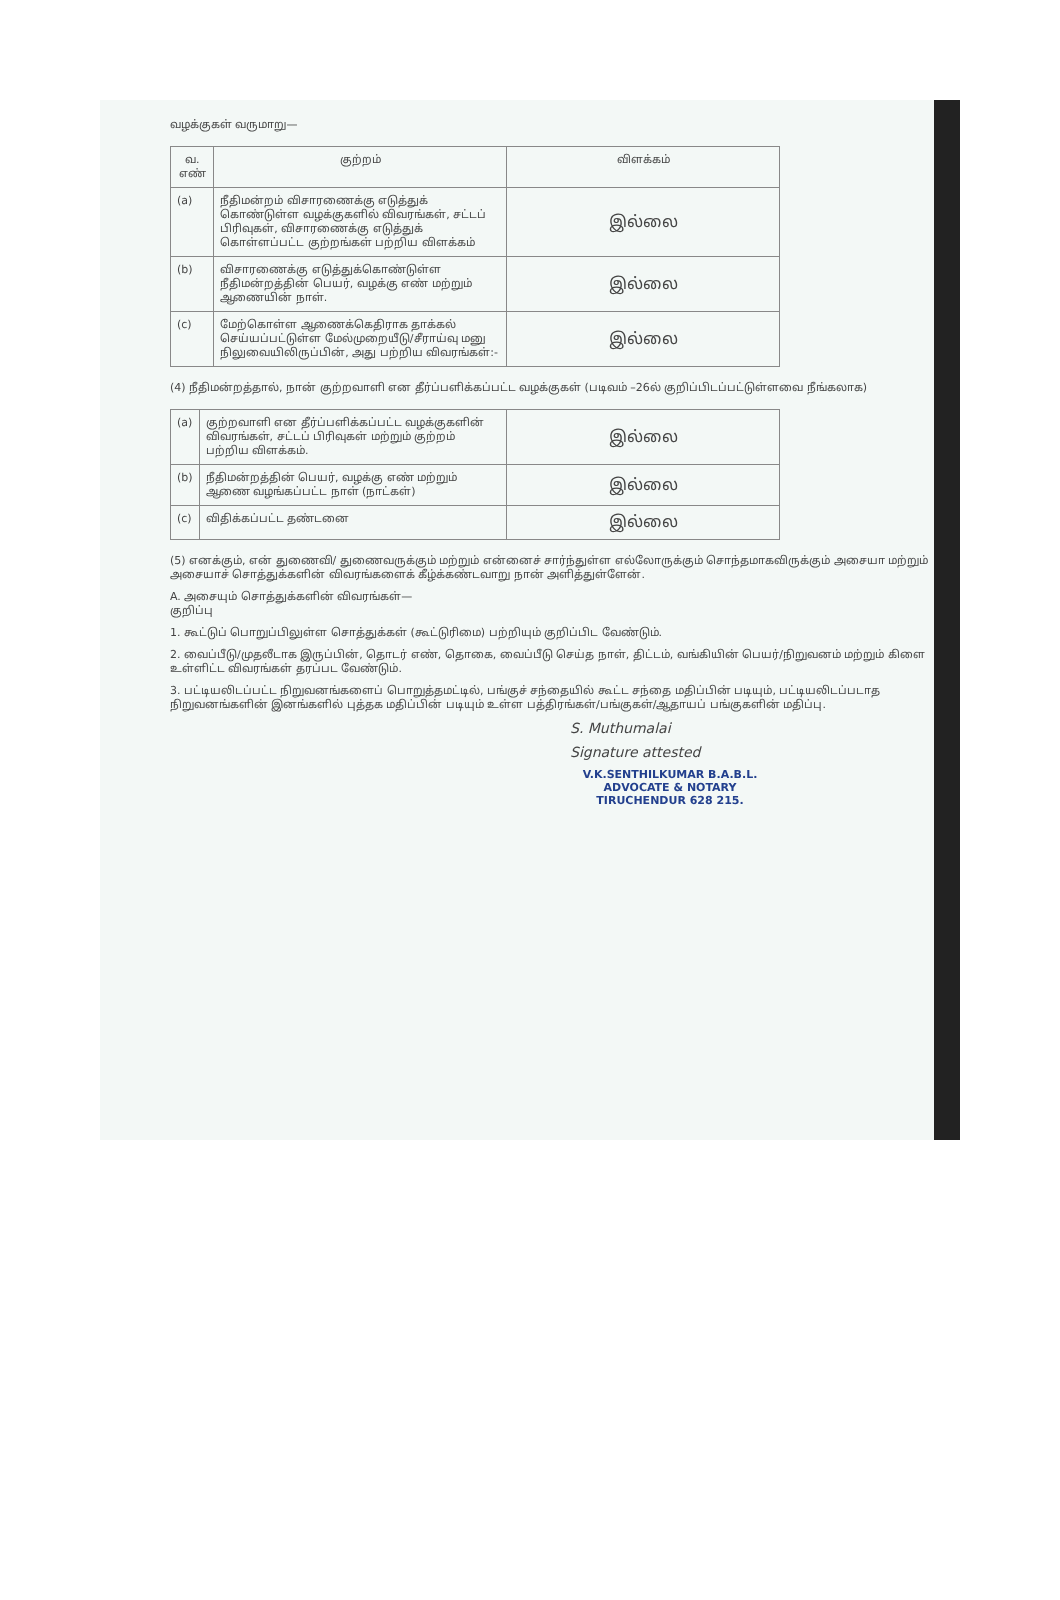வழக்குகள் வருமாறு—
| வ. எண் | குற்றம் | விளக்கம் |
| --- | --- | --- |
| (a) | நீதிமன்றம் விசாரணைக்கு எடுத்துக் கொண்டுள்ள வழக்குகளில் விவரங்கள், சட்டப் பிரிவுகள், விசாரணைக்கு எடுத்துக் கொள்ளப்பட்ட குற்றங்கள் பற்றிய விளக்கம் | இல்லை |
| (b) | விசாரணைக்கு எடுத்துக்கொண்டுள்ள நீதிமன்றத்தின் பெயர், வழக்கு எண் மற்றும் ஆணையின் நாள். | இல்லை |
| (c) | மேற்கொள்ள ஆணைக்கெதிராக தாக்கல் செய்யப்பட்டுள்ள மேல்முறையீடு/சீராய்வு மனு நிலுவையிலிருப்பின், அது பற்றிய விவரங்கள்:- | இல்லை |
(4) நீதிமன்றத்தால், நான் குற்றவாளி என தீர்ப்பளிக்கப்பட்ட வழக்குகள் (படிவம் –26ல் குறிப்பிடப்பட்டுள்ளவை நீங்கலாக)
| (a) | குற்றவாளி என தீர்ப்பளிக்கப்பட்ட வழக்குகளின் விவரங்கள், சட்டப் பிரிவுகள் மற்றும் குற்றம் பற்றிய விளக்கம். | இல்லை |
| (b) | நீதிமன்றத்தின் பெயர், வழக்கு எண் மற்றும் ஆணை வழங்கப்பட்ட நாள் (நாட்கள்) | இல்லை |
| (c) | விதிக்கப்பட்ட தண்டனை | இல்லை |
(5) எனக்கும், என் துணைவி/ துணைவருக்கும் மற்றும் என்னைச் சார்ந்துள்ள எல்லோருக்கும் சொந்தமாகவிருக்கும் அசையா மற்றும் அசையாச் சொத்துக்களின் விவரங்களைக் கீழ்க்கண்டவாறு நான் அளித்துள்ளேன்.
A. அசையும் சொத்துக்களின் விவரங்கள்—
குறிப்பு
1. கூட்டுப் பொறுப்பிலுள்ள சொத்துக்கள் (கூட்டுரிமை) பற்றியும் குறிப்பிட வேண்டும்.
2. வைப்பீடு/முதலீடாக இருப்பின், தொடர் எண், தொகை, வைப்பீடு செய்த நாள், திட்டம், வங்கியின் பெயர்/நிறுவனம் மற்றும் கிளை உள்ளிட்ட விவரங்கள் தரப்பட வேண்டும்.
3. பட்டியலிடப்பட்ட நிறுவனங்களைப் பொறுத்தமட்டில், பங்குச் சந்தையில் கூட்ட சந்தை மதிப்பின் படியும், பட்டியலிடப்படாத நிறுவனங்களின் இனங்களில் புத்தக மதிப்பின் படியும் உள்ள பத்திரங்கள்/பங்குகள்/ஆதாயப் பங்குகளின் மதிப்பு.
S. Muthumalai
Signature attested
V.K.SENTHILKUMAR B.A.B.L.
ADVOCATE & NOTARY
TIRUCHENDUR 628 215.